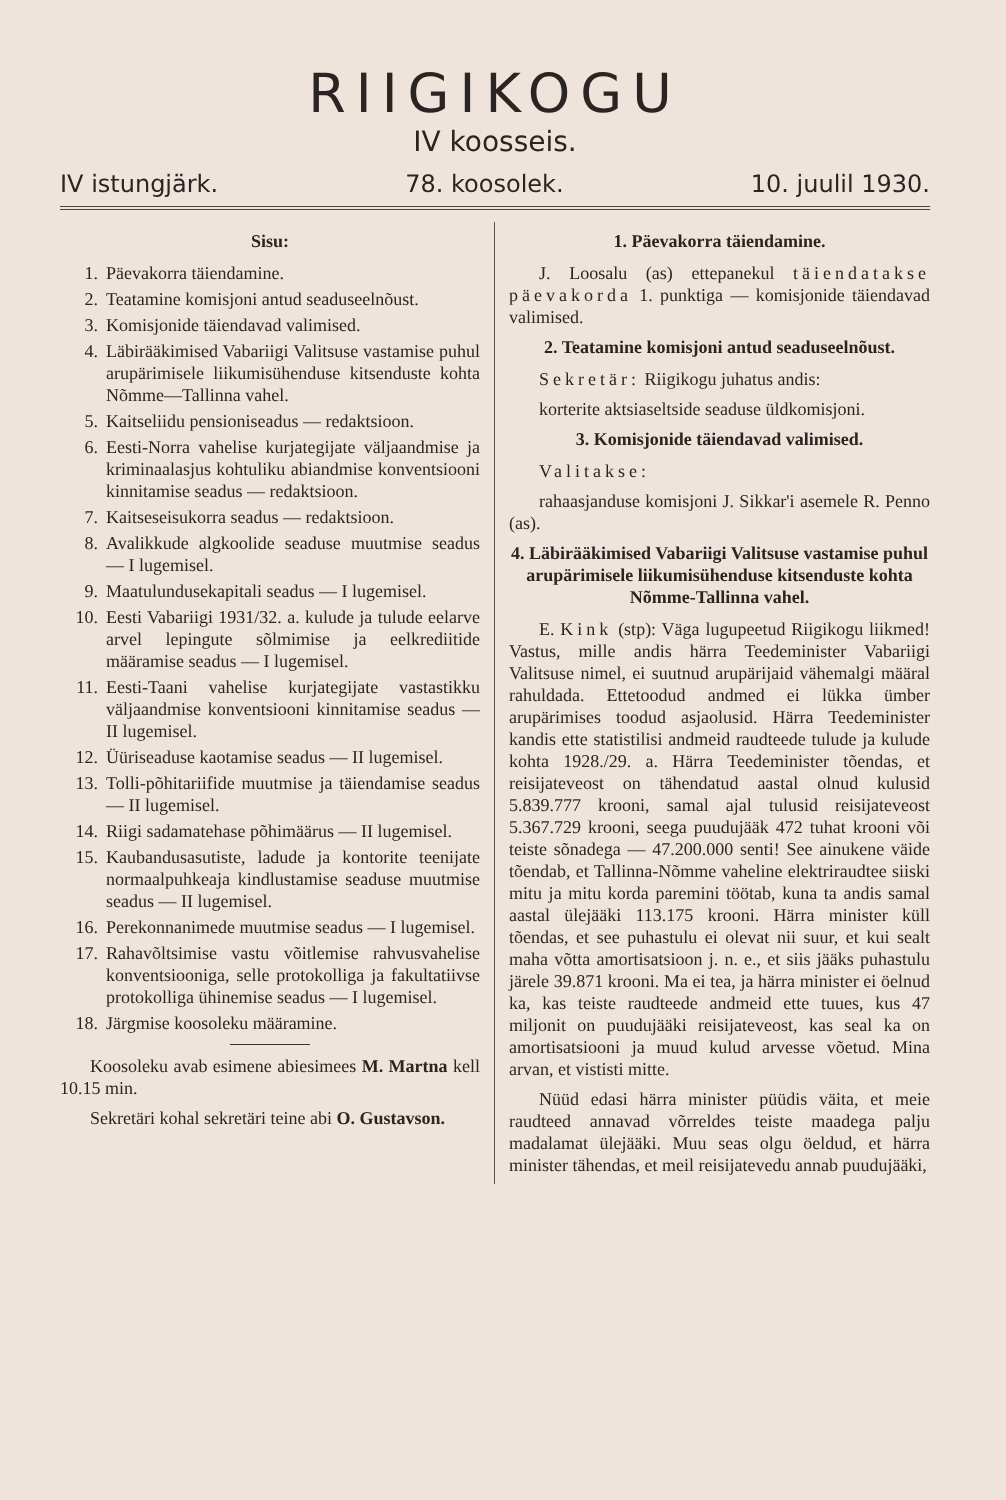RIIGIKOGU
IV koosseis.
IV istungjärk. 78. koosolek. 10. juulil 1930.
Sisu:
1. Päevakorra täiendamine.
2. Teatamine komisjoni antud seaduseelnõust.
3. Komisjonide täiendavad valimised.
4. Läbirääkimised Vabariigi Valitsuse vastamise puhul arupärimisele liikumisühenduse kitsenduste kohta Nõmme—Tallinna vahel.
5. Kaitseliidu pensioniseadus — redaktsioon.
6. Eesti-Norra vahelise kurjategijate väljaandmise ja kriminaalasjus kohtuliku abiandmise konventsiooni kinnitamise seadus — redaktsioon.
7. Kaitseseisukorra seadus — redaktsioon.
8. Avalikkude algkoolide seaduse muutmise seadus — I lugemisel.
9. Maatulundusekapitali seadus — I lugemisel.
10. Eesti Vabariigi 1931/32. a. kulude ja tulude eelarve arvel lepingute sõlmimise ja eelkrediitide määramise seadus — I lugemisel.
11. Eesti-Taani vahelise kurjategijate vastastikku väljaandmise konventsiooni kinnitamise seadus — II lugemisel.
12. Üüriseaduse kaotamise seadus — II lugemisel.
13. Tolli-põhitariifide muutmise ja täiendamise seadus — II lugemisel.
14. Riigi sadamatehase põhimäärus — II lugemisel.
15. Kaubandusasutiste, ladude ja kontorite teenijate normaalpuhkeaja kindlustamise seaduse muutmise seadus — II lugemisel.
16. Perekonnanimede muutmise seadus — I lugemisel.
17. Rahavõltsimise vastu võitlemise rahvusvahelise konventsiooniga, selle protokolliga ja fakultatiivse protokolliga ühinemise seadus — I lugemisel.
18. Järgmise koosoleku määramine.
Koosoleku avab esimene abiesimees M. Martna kell 10.15 min.
Sekretäri kohal sekretäri teine abi O. Gustavson.
1. Päevakorra täiendamine.
J. Loosalu (as) ettepanekul täiendatakse päevakorda 1. punktiga — komisjonide täiendavad valimised.
2. Teatamine komisjoni antud seaduseelnõust.
Sekretär: Riigikogu juhatus andis:
korterite aktsiaseltside seaduse üldkomisjoni.
3. Komisjonide täiendavad valimised.
Valitakse:
rahaasjanduse komisjoni J. Sikkar'i asemele R. Penno (as).
4. Läbirääkimised Vabariigi Valitsuse vastamise puhul arupärimisele liikumisühenduse kitsenduste kohta Nõmme-Tallinna vahel.
E. Kink (stp): Väga lugupeetud Riigikogu liikmed! Vastus, mille andis härra Teedeminister Vabariigi Valitsuse nimel, ei suutnud arupärijaid vähemalgi määral rahuldada. Ettetoodud andmed ei lükka ümber arupärimises toodud asjaolusid. Härra Teedeminister kandis ette statistilisi andmeid raudteede tulude ja kulude kohta 1928./29. a. Härra Teedeminister tõendas, et reisijateveost on tähendatud aastal olnud kulusid 5.839.777 krooni, samal ajal tulusid reisijateveost 5.367.729 krooni, seega puudujääk 472 tuhat krooni või teiste sõnadega — 47.200.000 senti! See ainukene väide tõendab, et Tallinna-Nõmme vaheline elektriraudtee siiski mitu ja mitu korda paremini töötab, kuna ta andis samal aastal ülejääki 113.175 krooni. Härra minister küll tõendas, et see puhastulu ei olevat nii suur, et kui sealt maha võtta amortisatsioon j. n. e., et siis jääks puhastulu järele 39.871 krooni. Ma ei tea, ja härra minister ei öelnud ka, kas teiste raudteede andmeid ette tuues, kus 47 miljonit on puudujääki reisijateveost, kas seal ka on amortisatsiooni ja muud kulud arvesse võetud. Mina arvan, et vististi mitte.
Nüüd edasi härra minister püüdis väita, et meie raudteed annavad võrreldes teiste maadega palju madalamat ülejääki. Muu seas olgu öeldud, et härra minister tähendas, et meil reisijatevedu annab puudujääki,